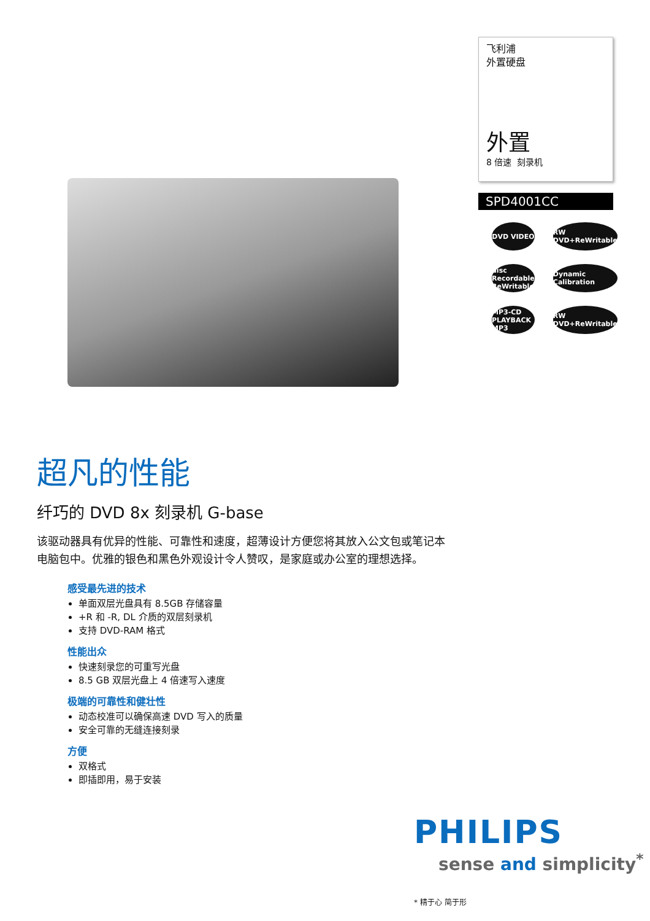飞利浦
外置硬盘
外置
8 倍速 刻录机
SPD4001CC
DVD VIDEO
RW DVD+ReWritable
disc Recordable ReWritable
Dynamic Calibration
MP3-CD PLAYBACK MP3
RW DVD+ReWritable
超凡的性能
纤巧的 DVD 8x 刻录机 G-base
该驱动器具有优异的性能、可靠性和速度，超薄设计方便您将其放入公文包或笔记本电脑包中。优雅的银色和黑色外观设计令人赞叹，是家庭或办公室的理想选择。
感受最先进的技术
单面双层光盘具有 8.5GB 存储容量
+R 和 -R, DL 介质的双层刻录机
支持 DVD-RAM 格式
性能出众
快速刻录您的可重写光盘
8.5 GB 双层光盘上 4 倍速写入速度
极端的可靠性和健壮性
动态校准可以确保高速 DVD 写入的质量
安全可靠的无缝连接刻录
方便
双格式
即插即用，易于安装
PHILIPS
sense and simplicity<sup>*</sup>
* 精于心 简于形